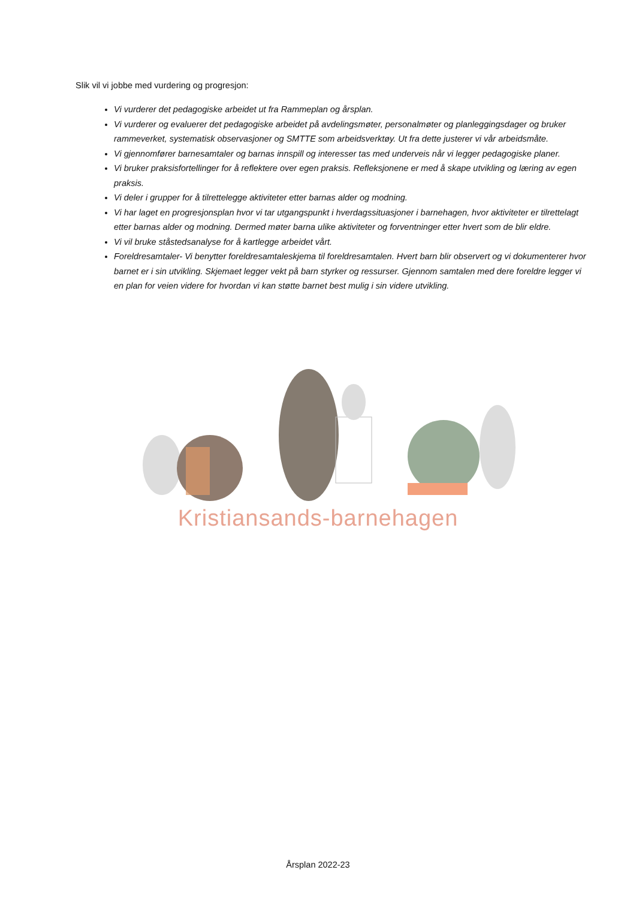Slik vil vi jobbe med vurdering og progresjon:
Vi vurderer det pedagogiske arbeidet ut fra Rammeplan og årsplan.
Vi vurderer og evaluerer det pedagogiske arbeidet på avdelingsmøter, personalmøter og planleggingsdager og bruker rammeverket, systematisk observasjoner og SMTTE som arbeidsverktøy. Ut fra dette justerer vi vår arbeidsmåte.
Vi gjennomfører barnesamtaler og barnas innspill og interesser tas med underveis når vi legger pedagogiske planer.
Vi bruker praksisfortellinger for å reflektere over egen praksis. Refleksjonene er med å skape utvikling og læring av egen praksis.
Vi deler i grupper for å tilrettelegge aktiviteter etter barnas alder og modning.
Vi har laget en progresjonsplan hvor vi tar utgangspunkt i hverdagssituasjoner i barnehagen, hvor aktiviteter er tilrettelagt etter barnas alder og modning. Dermed møter barna ulike aktiviteter og forventninger etter hvert som de blir eldre.
Vi vil bruke ståstedsanalyse for å kartlegge arbeidet vårt.
Foreldresamtaler- Vi benytter foreldresamtaleskjema til foreldresamtalen. Hvert barn blir observert og vi dokumenterer hvor barnet er i sin utvikling. Skjemaet legger vekt på barn styrker og ressurser. Gjennom samtalen med dere foreldre legger vi en plan for veien videre for hvordan vi kan støtte barnet best mulig i sin videre utvikling.
Kristiansands-barnehagen
Årsplan 2022-23